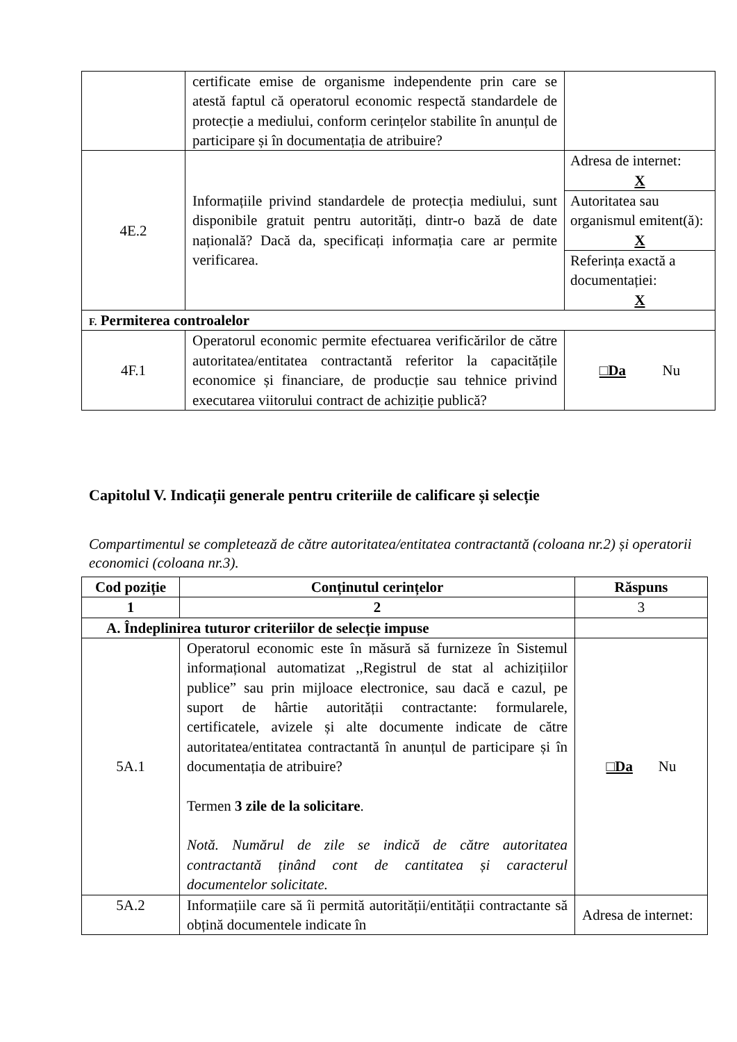| | certificate emise de organisme independente prin care se atestă faptul că operatorul economic respectă standardele de protecție a mediului, conform cerințelor stabilite în anunțul de participare și în documentația de atribuire? | |
| 4E.2 | Informațiile privind standardele de protecția mediului, sunt disponibile gratuit pentru autorități, dintr-o bază de date națională? Dacă da, specificați informația care ar permite verificarea. | Adresa de internet: X |
| | | Autoritatea sau organismul emitent(ă): X |
| | | Referința exactă a documentației: X |
| F. Permiterea controalelor | | |
| 4F.1 | Operatorul economic permite efectuarea verificărilor de către autoritatea/entitatea contractantă referitor la capacitățile economice și financiare, de producție sau tehnice privind executarea viitorului contract de achiziție publică? | □Da Nu |
Capitolul V. Indicații generale pentru criteriile de calificare și selecție
Compartimentul se completează de către autoritatea/entitatea contractantă (coloana nr.2) și operatorii economici (coloana nr.3).
| Cod poziție | Conținutul cerințelor | Răspuns |
| --- | --- | --- |
| 1 | 2 | 3 |
| A. Îndeplinirea tuturor criteriilor de selecție impuse | | |
| 5A.1 | Operatorul economic este în măsură să furnizeze în Sistemul informațional automatizat ,,Registrul de stat al achizițiilor publice” sau prin mijloace electronice, sau dacă e cazul, pe suport de hârtie autorității contractante: formularele, certificatele, avizele și alte documente indicate de către autoritatea/entitatea contractantă în anunțul de participare și în documentația de atribuire? Termen 3 zile de la solicitare . Notă. Numărul de zile se indică de către autoritatea contractantă ținând cont de cantitatea și caracterul documentelor solicitate. | □Da Nu |
| 5A.2 | Informațiile care să îi permită autorității/entității contractante să obțină documentele indicate în | Adresa de internet: |